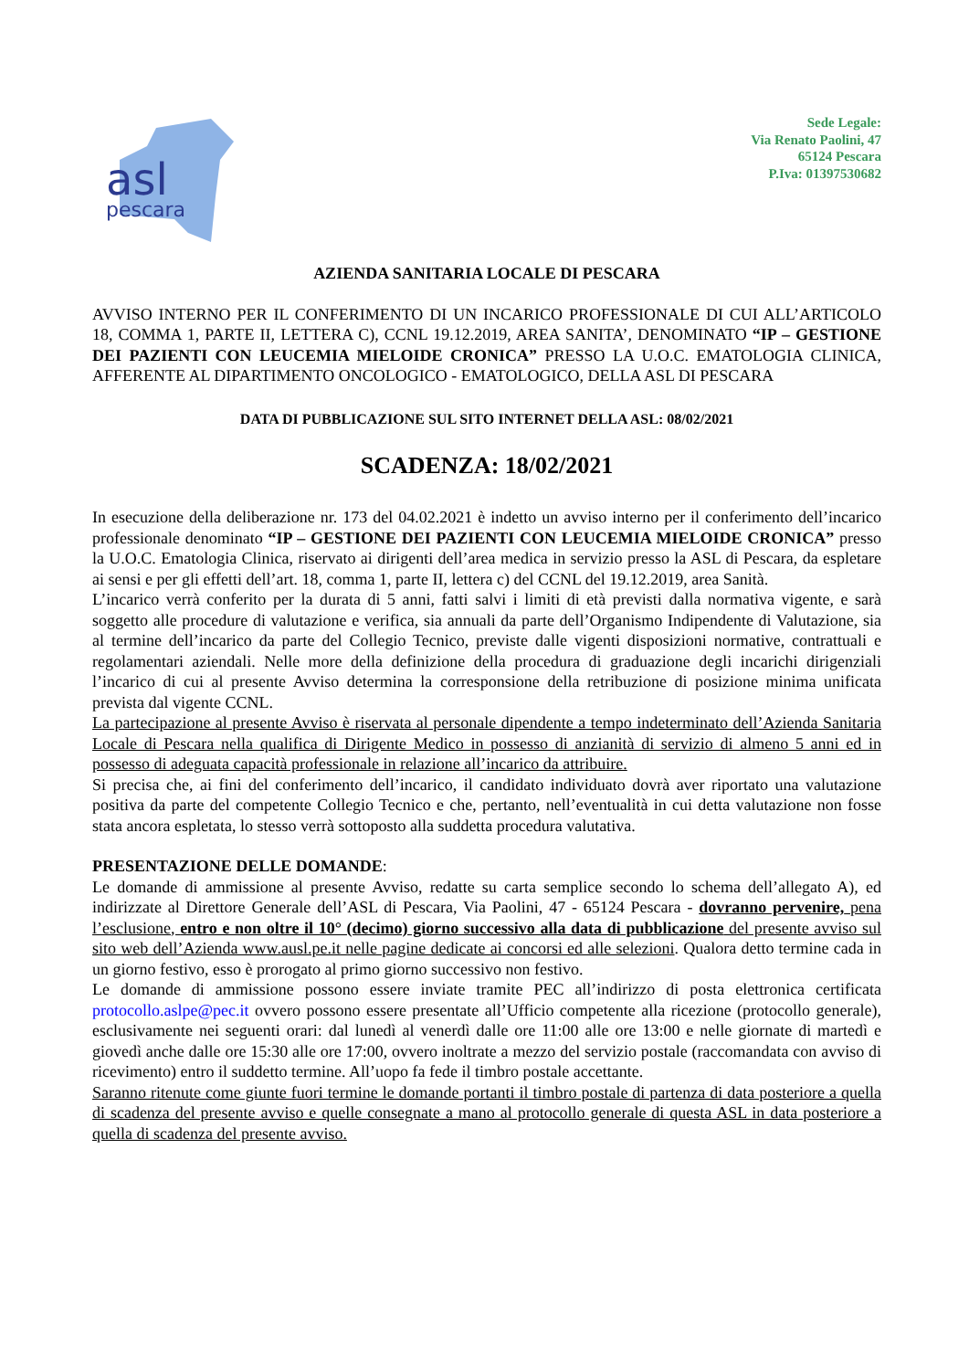asl
pescara
Sede Legale:
Via Renato Paolini, 47
65124 Pescara
P.Iva: 01397530682
AZIENDA SANITARIA LOCALE DI PESCARA
AVVISO INTERNO PER IL CONFERIMENTO DI UN INCARICO PROFESSIONALE DI CUI ALL’ARTICOLO 18, COMMA 1, PARTE II, LETTERA C), CCNL 19.12.2019, AREA SANITA’, DENOMINATO “IP – GESTIONE DEI PAZIENTI CON LEUCEMIA MIELOIDE CRONICA” PRESSO LA U.O.C. EMATOLOGIA CLINICA, AFFERENTE AL DIPARTIMENTO ONCOLOGICO - EMATOLOGICO, DELLA ASL DI PESCARA
DATA DI PUBBLICAZIONE SUL SITO INTERNET DELLA ASL: 08/02/2021
SCADENZA: 18/02/2021
In esecuzione della deliberazione nr. 173 del 04.02.2021 è indetto un avviso interno per il conferimento dell’incarico professionale denominato “IP – GESTIONE DEI PAZIENTI CON LEUCEMIA MIELOIDE CRONICA” presso la U.O.C. Ematologia Clinica, riservato ai dirigenti dell’area medica in servizio presso la ASL di Pescara, da espletare ai sensi e per gli effetti dell’art. 18, comma 1, parte II, lettera c) del CCNL del 19.12.2019, area Sanità.
L’incarico verrà conferito per la durata di 5 anni, fatti salvi i limiti di età previsti dalla normativa vigente, e sarà soggetto alle procedure di valutazione e verifica, sia annuali da parte dell’Organismo Indipendente di Valutazione, sia al termine dell’incarico da parte del Collegio Tecnico, previste dalle vigenti disposizioni normative, contrattuali e regolamentari aziendali. Nelle more della definizione della procedura di graduazione degli incarichi dirigenziali l’incarico di cui al presente Avviso determina la corresponsione della retribuzione di posizione minima unificata prevista dal vigente CCNL.
La partecipazione al presente Avviso è riservata al personale dipendente a tempo indeterminato dell’Azienda Sanitaria Locale di Pescara nella qualifica di Dirigente Medico in possesso di anzianità di servizio di almeno 5 anni ed in possesso di adeguata capacità professionale in relazione all’incarico da attribuire.
Si precisa che, ai fini del conferimento dell’incarico, il candidato individuato dovrà aver riportato una valutazione positiva da parte del competente Collegio Tecnico e che, pertanto, nell’eventualità in cui detta valutazione non fosse stata ancora espletata, lo stesso verrà sottoposto alla suddetta procedura valutativa.
PRESENTAZIONE DELLE DOMANDE:
Le domande di ammissione al presente Avviso, redatte su carta semplice secondo lo schema dell’allegato A), ed indirizzate al Direttore Generale dell’ASL di Pescara, Via Paolini, 47 - 65124 Pescara - dovranno pervenire, pena l’esclusione, entro e non oltre il 10° (decimo) giorno successivo alla data di pubblicazione del presente avviso sul sito web dell’Azienda www.ausl.pe.it nelle pagine dedicate ai concorsi ed alle selezioni. Qualora detto termine cada in un giorno festivo, esso è prorogato al primo giorno successivo non festivo.
Le domande di ammissione possono essere inviate tramite PEC all’indirizzo di posta elettronica certificata protocollo.aslpe@pec.it ovvero possono essere presentate all’Ufficio competente alla ricezione (protocollo generale), esclusivamente nei seguenti orari: dal lunedì al venerdì dalle ore 11:00 alle ore 13:00 e nelle giornate di martedì e giovedì anche dalle ore 15:30 alle ore 17:00, ovvero inoltrate a mezzo del servizio postale (raccomandata con avviso di ricevimento) entro il suddetto termine. All’uopo fa fede il timbro postale accettante.
Saranno ritenute come giunte fuori termine le domande portanti il timbro postale di partenza di data posteriore a quella di scadenza del presente avviso e quelle consegnate a mano al protocollo generale di questa ASL in data posteriore a quella di scadenza del presente avviso.